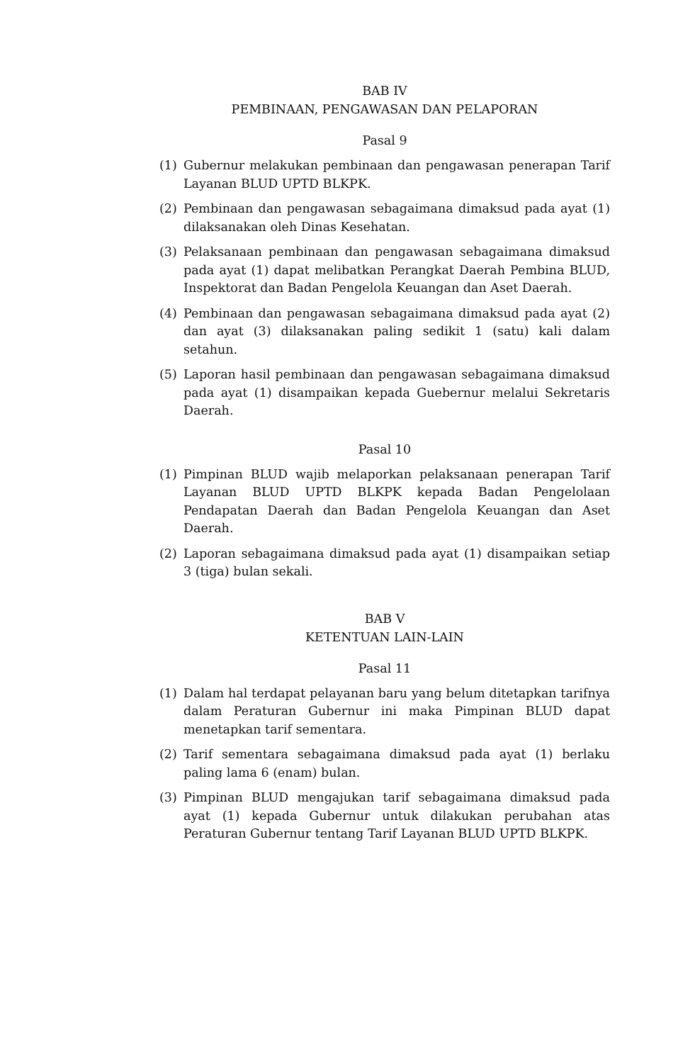BAB IV
PEMBINAAN, PENGAWASAN DAN PELAPORAN
Pasal 9
(1) Gubernur melakukan pembinaan dan pengawasan penerapan Tarif Layanan BLUD UPTD BLKPK.
(2) Pembinaan dan pengawasan sebagaimana dimaksud pada ayat (1) dilaksanakan oleh Dinas Kesehatan.
(3) Pelaksanaan pembinaan dan pengawasan sebagaimana dimaksud pada ayat (1) dapat melibatkan Perangkat Daerah Pembina BLUD, Inspektorat dan Badan Pengelola Keuangan dan Aset Daerah.
(4) Pembinaan dan pengawasan sebagaimana dimaksud pada ayat (2) dan ayat (3) dilaksanakan paling sedikit 1 (satu) kali dalam setahun.
(5) Laporan hasil pembinaan dan pengawasan sebagaimana dimaksud pada ayat (1) disampaikan kepada Guebernur melalui Sekretaris Daerah.
Pasal 10
(1) Pimpinan BLUD wajib melaporkan pelaksanaan penerapan Tarif Layanan BLUD UPTD BLKPK kepada Badan Pengelolaan Pendapatan Daerah dan Badan Pengelola Keuangan dan Aset Daerah.
(2) Laporan sebagaimana dimaksud pada ayat (1) disampaikan setiap 3 (tiga) bulan sekali.
BAB V
KETENTUAN LAIN-LAIN
Pasal 11
(1) Dalam hal terdapat pelayanan baru yang belum ditetapkan tarifnya dalam Peraturan Gubernur ini maka Pimpinan BLUD dapat menetapkan tarif sementara.
(2) Tarif sementara sebagaimana dimaksud pada ayat (1) berlaku paling lama 6 (enam) bulan.
(3) Pimpinan BLUD mengajukan tarif sebagaimana dimaksud pada ayat (1) kepada Gubernur untuk dilakukan perubahan atas Peraturan Gubernur tentang Tarif Layanan BLUD UPTD BLKPK.